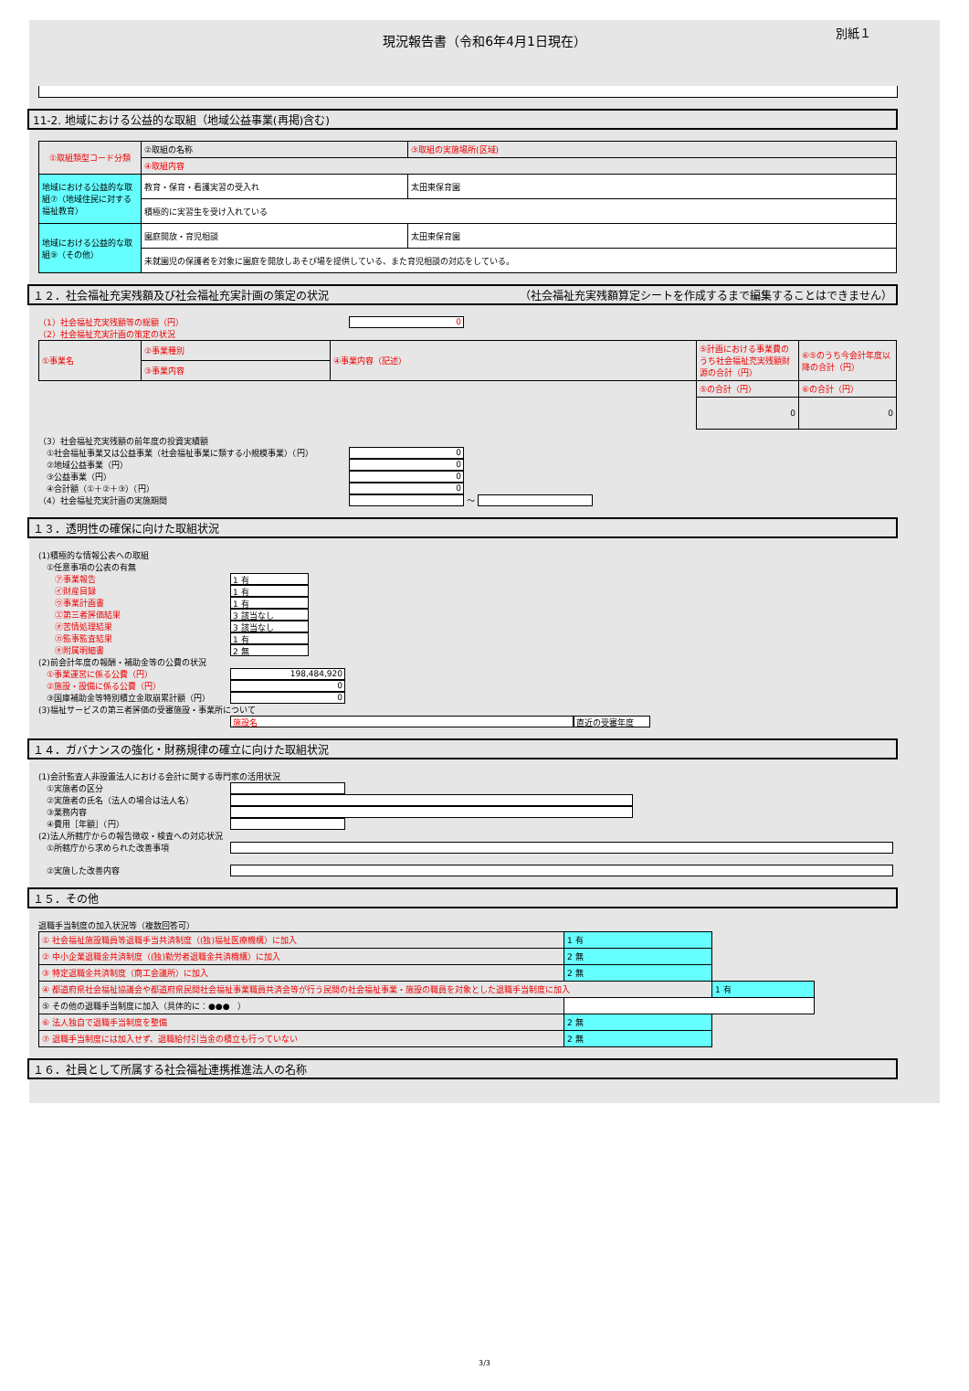現況報告書（令和6年4月1日現在）
別紙１
11-2. 地域における公益的な取組（地域公益事業(再掲)含む)
| ①取組類型コード分類 | ②取組の名称 | ③取組の実施場所(区域) |
| | ④取組内容 | |
| 地域における公益的な取組⑦（地域住民に対する福祉教育） | 教育・保育・看護実習の受入れ | 太田東保育園 |
| | 積極的に実習生を受け入れている | |
| 地域における公益的な取組⑨（その他） | 園庭開放・育児相談 | 太田東保育園 |
| | 未就園児の保護者を対象に園庭を開放しあそび場を提供している、また育児相談の対応をしている。 | |
１２．社会福祉充実残額及び社会福祉充実計画の策定の状況 （社会福祉充実残額算定シートを作成するまで編集することはできません）
（1）社会福祉充実残額等の総額（円） 0
（2）社会福祉充実計画の策定の状況
| ①事業名 | ②事業種別 | ④事業内容（記述） | ⑤計画における事業費のうち社会福祉充実残額財源の合計（円） | ⑥⑤のうち今会計年度以降の合計（円） |
| | ③事業内容 | | | |
| | | | ⑤の合計（円） | ⑥の合計（円） |
| | | | 0 | 0 |
（3）社会福祉充実残額の前年度の投資実績額
　①社会福祉事業又は公益事業（社会福祉事業に類する小規模事業）（円） 0
　②地域公益事業（円） 0
　③公益事業（円） 0
　④合計額（①＋②＋③）（円） 0
（4）社会福祉充実計画の実施期間 ～
１３．透明性の確保に向けた取組状況
(1)積極的な情報公表への取組
　①任意事項の公表の有無
　　㋐事業報告 1 有
　　㋑財産目録 1 有
　　㋒事業計画書 1 有
　　㋓第三者評価結果 3 該当なし
　　㋔苦情処理結果 3 該当なし
　　㋕監事監査結果 1 有
　　㋖附属明細書 2 無
(2)前会計年度の報酬・補助金等の公費の状況
　①事業運営に係る公費（円） 198,484,920
　②施設・設備に係る公費（円） 0
　③国庫補助金等特別積立金取崩累計額（円） 0
(3)福祉サービスの第三者評価の受審施設・事業所について
施設名 直近の受審年度
１４．ガバナンスの強化・財務規律の確立に向けた取組状況
(1)会計監査人非設置法人における会計に関する専門家の活用状況
　①実施者の区分
　②実施者の氏名（法人の場合は法人名）
　③業務内容
　④費用［年額］（円）
(2)法人所轄庁からの報告徴収・検査への対応状況
　①所轄庁から求められた改善事項
　②実施した改善内容
１５．その他
退職手当制度の加入状況等（複数回答可）
| ① 社会福祉施設職員等退職手当共済制度（(独)福祉医療機構）に加入 | 1 有 | |
| ② 中小企業退職金共済制度（(独)勤労者退職金共済機構）に加入 | 2 無 | |
| ③ 特定退職金共済制度（商工会議所）に加入 | 2 無 | |
| ④ 都道府県社会福祉協議会や都道府県民間社会福祉事業職員共済会等が行う民間の社会福祉事業・施設の職員を対象とした退職手当制度に加入 | | 1 有 |
| ⑤ その他の退職手当制度に加入（具体的に：●●● ） | | |
| ⑥ 法人独自で退職手当制度を整備 | 2 無 | |
| ⑦ 退職手当制度には加入せず、退職給付引当金の積立も行っていない | 2 無 | |
１６．社員として所属する社会福祉連携推進法人の名称
3/3